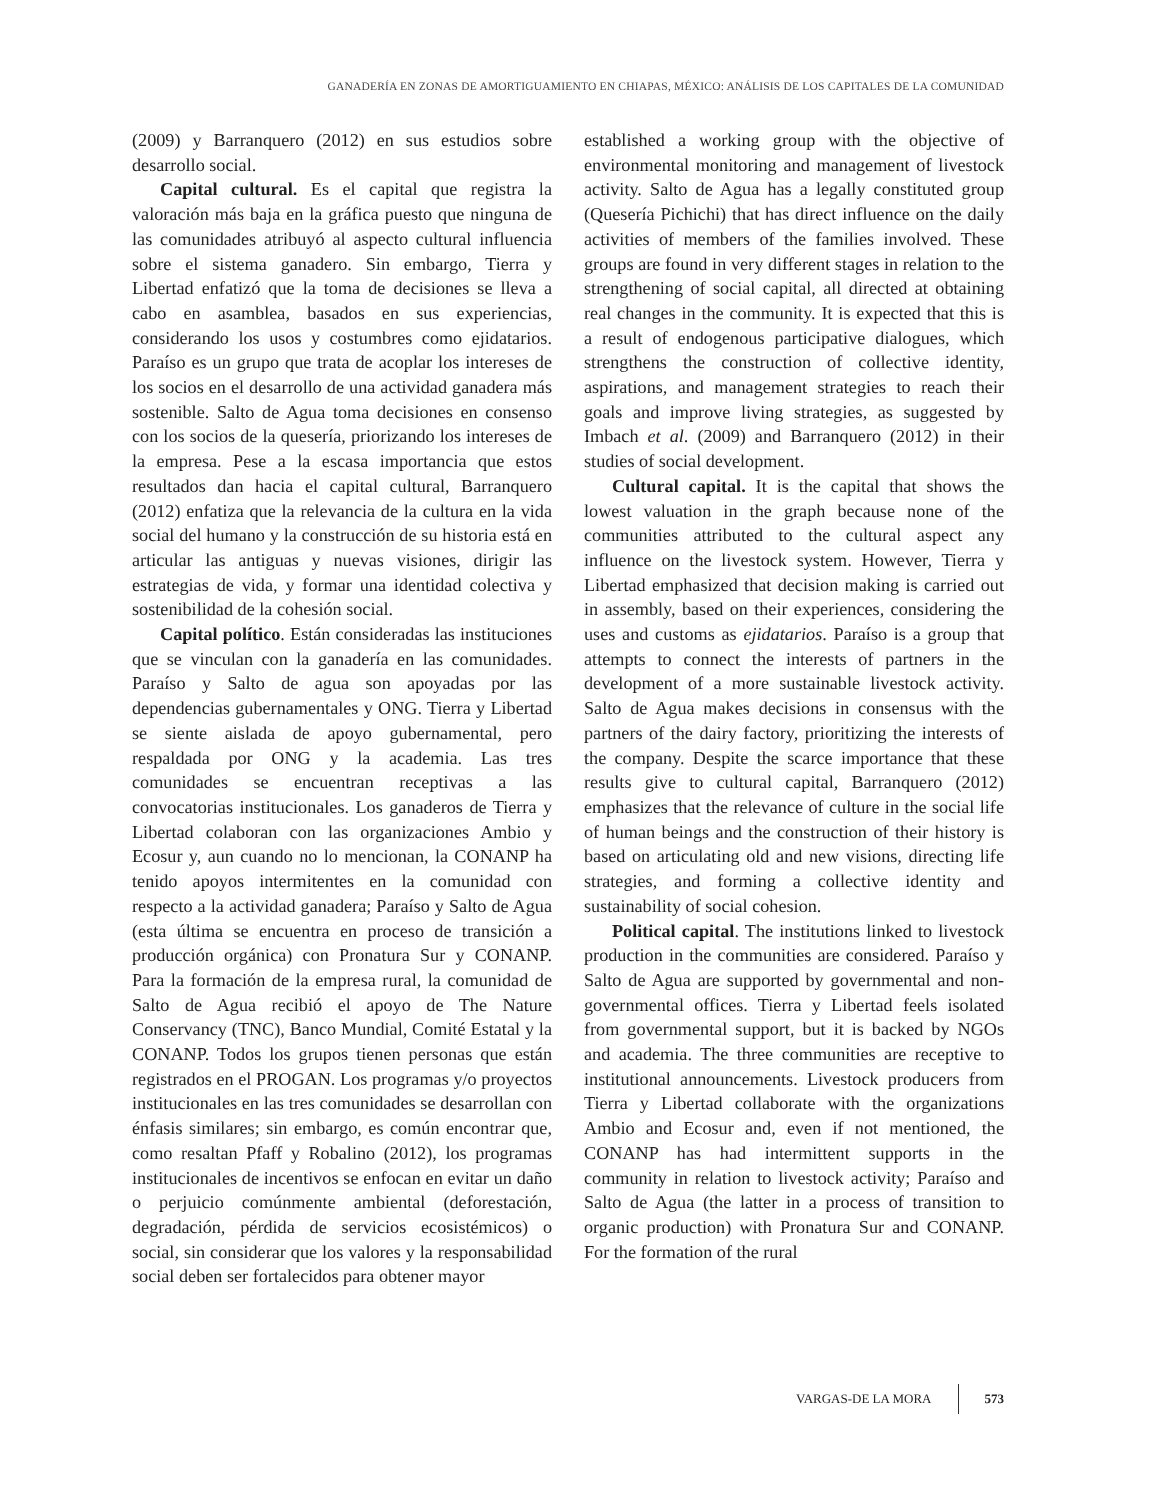GANADERÍA EN ZONAS DE AMORTIGUAMIENTO EN CHIAPAS, MÉXICO: ANÁLISIS DE LOS CAPITALES DE LA COMUNIDAD
(2009) y Barranquero (2012) en sus estudios sobre desarrollo social.
Capital cultural. Es el capital que registra la valoración más baja en la gráfica puesto que ninguna de las comunidades atribuyó al aspecto cultural influencia sobre el sistema ganadero. Sin embargo, Tierra y Libertad enfatizó que la toma de decisiones se lleva a cabo en asamblea, basados en sus experiencias, considerando los usos y costumbres como ejidatarios. Paraíso es un grupo que trata de acoplar los intereses de los socios en el desarrollo de una actividad ganadera más sostenible. Salto de Agua toma decisiones en consenso con los socios de la quesería, priorizando los intereses de la empresa. Pese a la escasa importancia que estos resultados dan hacia el capital cultural, Barranquero (2012) enfatiza que la relevancia de la cultura en la vida social del humano y la construcción de su historia está en articular las antiguas y nuevas visiones, dirigir las estrategias de vida, y formar una identidad colectiva y sostenibilidad de la cohesión social.
Capital político. Están consideradas las instituciones que se vinculan con la ganadería en las comunidades. Paraíso y Salto de agua son apoyadas por las dependencias gubernamentales y ONG. Tierra y Libertad se siente aislada de apoyo gubernamental, pero respaldada por ONG y la academia. Las tres comunidades se encuentran receptivas a las convocatorias institucionales. Los ganaderos de Tierra y Libertad colaboran con las organizaciones Ambio y Ecosur y, aun cuando no lo mencionan, la CONANP ha tenido apoyos intermitentes en la comunidad con respecto a la actividad ganadera; Paraíso y Salto de Agua (esta última se encuentra en proceso de transición a producción orgánica) con Pronatura Sur y CONANP. Para la formación de la empresa rural, la comunidad de Salto de Agua recibió el apoyo de The Nature Conservancy (TNC), Banco Mundial, Comité Estatal y la CONANP. Todos los grupos tienen personas que están registrados en el PROGAN. Los programas y/o proyectos institucionales en las tres comunidades se desarrollan con énfasis similares; sin embargo, es común encontrar que, como resaltan Pfaff y Robalino (2012), los programas institucionales de incentivos se enfocan en evitar un daño o perjuicio comúnmente ambiental (deforestación, degradación, pérdida de servicios ecosistémicos) o social, sin considerar que los valores y la responsabilidad social deben ser fortalecidos para obtener mayor
established a working group with the objective of environmental monitoring and management of livestock activity. Salto de Agua has a legally constituted group (Quesería Pichichi) that has direct influence on the daily activities of members of the families involved. These groups are found in very different stages in relation to the strengthening of social capital, all directed at obtaining real changes in the community. It is expected that this is a result of endogenous participative dialogues, which strengthens the construction of collective identity, aspirations, and management strategies to reach their goals and improve living strategies, as suggested by Imbach et al. (2009) and Barranquero (2012) in their studies of social development.
Cultural capital. It is the capital that shows the lowest valuation in the graph because none of the communities attributed to the cultural aspect any influence on the livestock system. However, Tierra y Libertad emphasized that decision making is carried out in assembly, based on their experiences, considering the uses and customs as ejidatarios. Paraíso is a group that attempts to connect the interests of partners in the development of a more sustainable livestock activity. Salto de Agua makes decisions in consensus with the partners of the dairy factory, prioritizing the interests of the company. Despite the scarce importance that these results give to cultural capital, Barranquero (2012) emphasizes that the relevance of culture in the social life of human beings and the construction of their history is based on articulating old and new visions, directing life strategies, and forming a collective identity and sustainability of social cohesion.
Political capital. The institutions linked to livestock production in the communities are considered. Paraíso y Salto de Agua are supported by governmental and non-governmental offices. Tierra y Libertad feels isolated from governmental support, but it is backed by NGOs and academia. The three communities are receptive to institutional announcements. Livestock producers from Tierra y Libertad collaborate with the organizations Ambio and Ecosur and, even if not mentioned, the CONANP has had intermittent supports in the community in relation to livestock activity; Paraíso and Salto de Agua (the latter in a process of transition to organic production) with Pronatura Sur and CONANP. For the formation of the rural
VARGAS-DE LA MORA 573